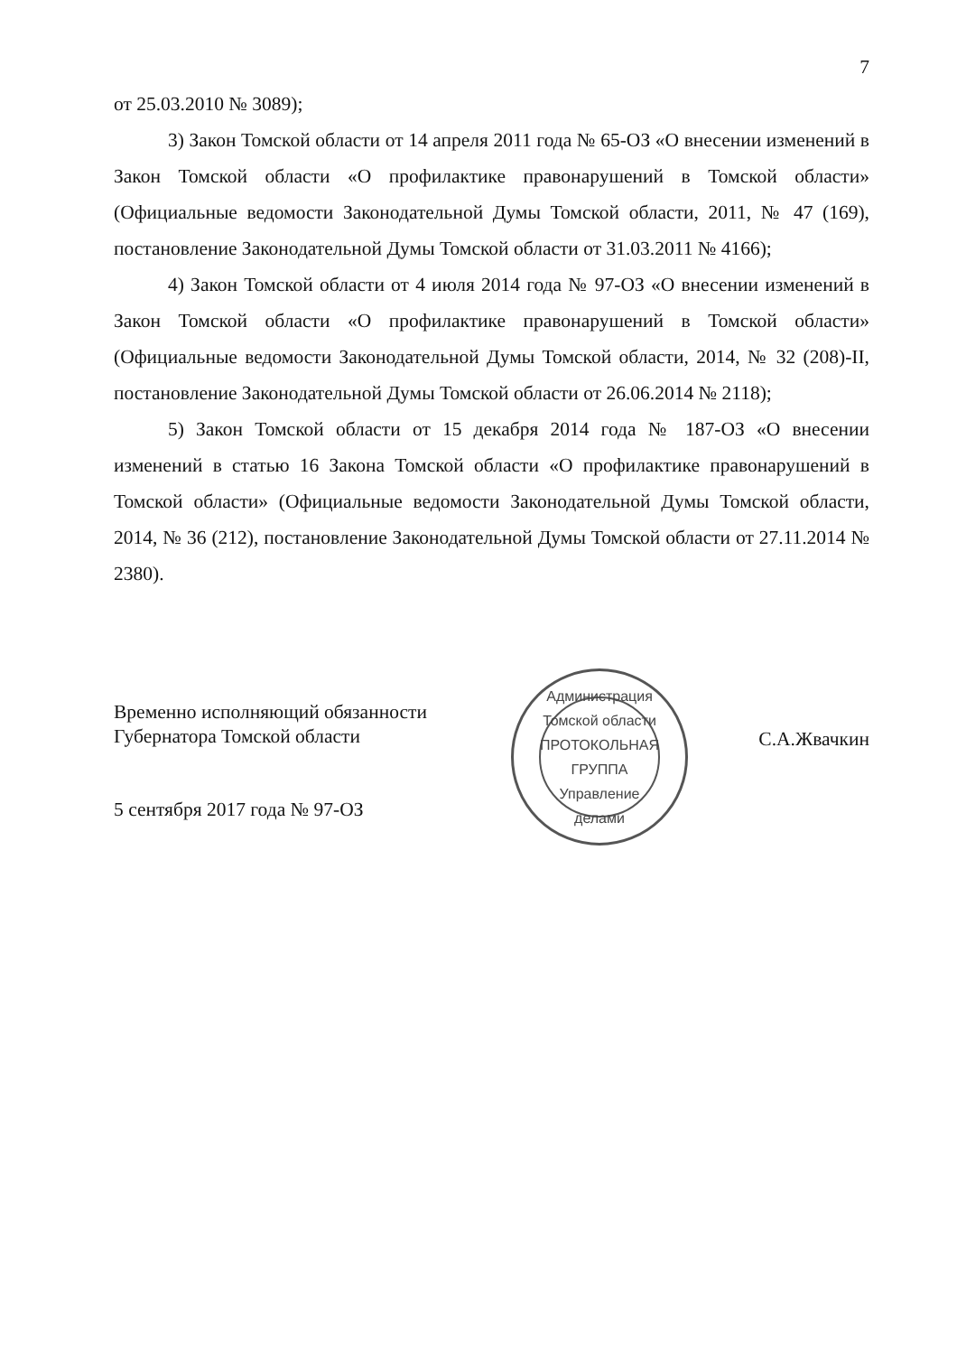7
от 25.03.2010 № 3089);
3) Закон Томской области от 14 апреля 2011 года № 65-ОЗ «О внесении изменений в Закон Томской области «О профилактике правонарушений в Томской области» (Официальные ведомости Законодательной Думы Томской области, 2011, № 47 (169), постановление Законодательной Думы Томской области от 31.03.2011 № 4166);
4) Закон Томской области от 4 июля 2014 года № 97-ОЗ «О внесении изменений в Закон Томской области «О профилактике правонарушений в Томской области» (Официальные ведомости Законодательной Думы Томской области, 2014, № 32 (208)-II, постановление Законодательной Думы Томской области от 26.06.2014 № 2118);
5) Закон Томской области от 15 декабря 2014 года № 187-ОЗ «О внесении изменений в статью 16 Закона Томской области «О профилактике правонарушений в Томской области» (Официальные ведомости Законодательной Думы Томской области, 2014, № 36 (212), постановление Законодательной Думы Томской области от 27.11.2014 № 2380).
Временно исполняющий обязанности
Губернатора Томской области
5 сентября 2017 года № 97-ОЗ
Администрация Томской области
ПРОТОКОЛЬНАЯ
ГРУППА
Управление делами
С.А.Жвачкин